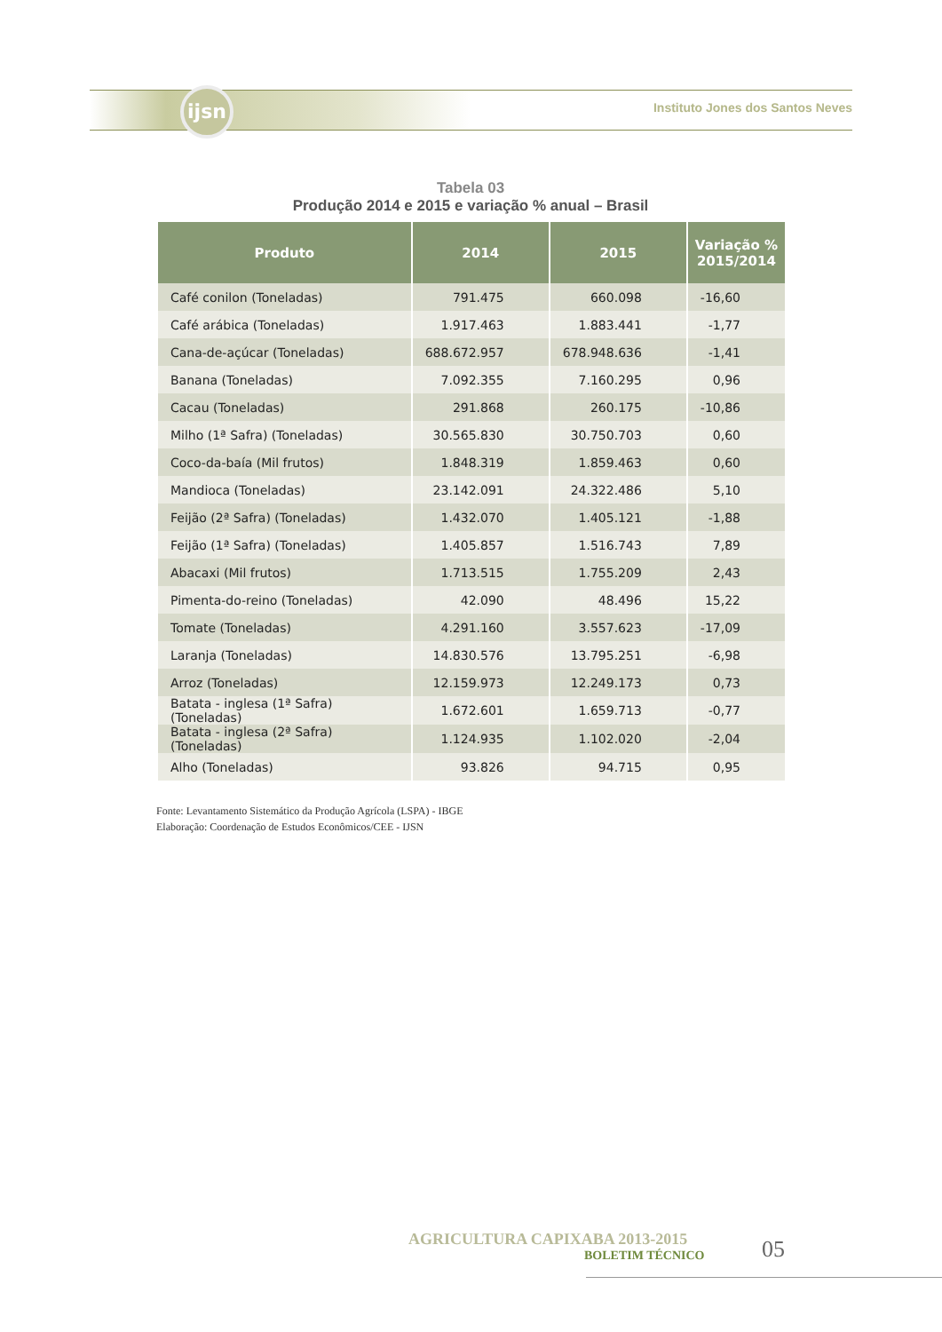ijsn
Instituto Jones dos Santos Neves
Tabela 03
Produção 2014 e 2015 e variação % anual – Brasil
| Produto | 2014 | 2015 | Variação % 2015/2014 |
| --- | --- | --- | --- |
| Café conilon (Toneladas) | 791.475 | 660.098 | -16,60 |
| Café arábica (Toneladas) | 1.917.463 | 1.883.441 | -1,77 |
| Cana-de-açúcar (Toneladas) | 688.672.957 | 678.948.636 | -1,41 |
| Banana (Toneladas) | 7.092.355 | 7.160.295 | 0,96 |
| Cacau (Toneladas) | 291.868 | 260.175 | -10,86 |
| Milho (1ª Safra) (Toneladas) | 30.565.830 | 30.750.703 | 0,60 |
| Coco-da-baía (Mil frutos) | 1.848.319 | 1.859.463 | 0,60 |
| Mandioca (Toneladas) | 23.142.091 | 24.322.486 | 5,10 |
| Feijão (2ª Safra) (Toneladas) | 1.432.070 | 1.405.121 | -1,88 |
| Feijão (1ª Safra) (Toneladas) | 1.405.857 | 1.516.743 | 7,89 |
| Abacaxi (Mil frutos) | 1.713.515 | 1.755.209 | 2,43 |
| Pimenta-do-reino (Toneladas) | 42.090 | 48.496 | 15,22 |
| Tomate (Toneladas) | 4.291.160 | 3.557.623 | -17,09 |
| Laranja (Toneladas) | 14.830.576 | 13.795.251 | -6,98 |
| Arroz (Toneladas) | 12.159.973 | 12.249.173 | 0,73 |
| Batata - inglesa (1ª Safra) (Toneladas) | 1.672.601 | 1.659.713 | -0,77 |
| Batata - inglesa (2ª Safra) (Toneladas) | 1.124.935 | 1.102.020 | -2,04 |
| Alho (Toneladas) | 93.826 | 94.715 | 0,95 |
Fonte: Levantamento Sistemático da Produção Agrícola (LSPA) - IBGE
Elaboração: Coordenação de Estudos Econômicos/CEE - IJSN
AGRICULTURA CAPIXABA 2013-2015
BOLETIM TÉCNICO
05